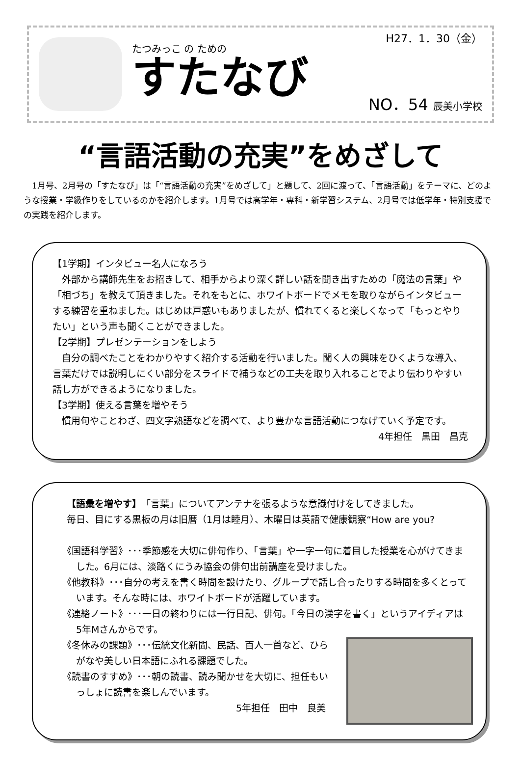たつみっこ の ための
すたなび
H27．1．30（金）
NO．54 辰美小学校
“言語活動の充実”をめざして
1月号、2月号の「すたなび」は「“言語活動の充実”をめざして」と題して、2回に渡って、「言語活動」をテーマに、どのような授業・学級作りをしているのかを紹介します。1月号では高学年・専科・新学習システム、2月号では低学年・特別支援での実践を紹介します。
【1学期】インタビュー名人になろう
外部から講師先生をお招きして、相手からより深く詳しい話を聞き出すための「魔法の言葉」や「相づち」を教えて頂きました。それをもとに、ホワイトボードでメモを取りながらインタビューする練習を重ねました。はじめは戸惑いもありましたが、慣れてくると楽しくなって「もっとやりたい」という声も聞くことができました。
【2学期】プレゼンテーションをしよう
自分の調べたことをわかりやすく紹介する活動を行いました。聞く人の興味をひくような導入、言葉だけでは説明しにくい部分をスライドで補うなどの工夫を取り入れることでより伝わりやすい話し方ができるようになりました。
【3学期】使える言葉を増やそう
慣用句やことわざ、四文字熟語などを調べて、より豊かな言語活動につなげていく予定です。
4年担任　黒田　昌克
【語彙を増やす】「言葉」についてアンテナを張るような意識付けをしてきました。
毎日、目にする黒板の月は旧暦（1月は睦月）、木曜日は英語で健康観察“How are you?
《国語科学習》･･･季節感を大切に俳句作り、「言葉」や一字一句に着目した授業を心がけてきました。6月には、淡路くにうみ協会の俳句出前講座を受けました。
《他教科》･･･自分の考えを書く時間を設けたり、グループで話し合ったりする時間を多くとっています。そんな時には、ホワイトボードが活躍しています。
《連絡ノート》･･･一日の終わりには一行日記、俳句。「今日の漢字を書く」というアイディアは5年Mさんからです。
《冬休みの課題》･･･伝統文化新聞、民話、百人一首など、ひらがなや美しい日本語にふれる課題でした。
《読書のすすめ》･･･朝の読書、読み聞かせを大切に、担任もいっしょに読書を楽しんでいます。
5年担任　田中　良美